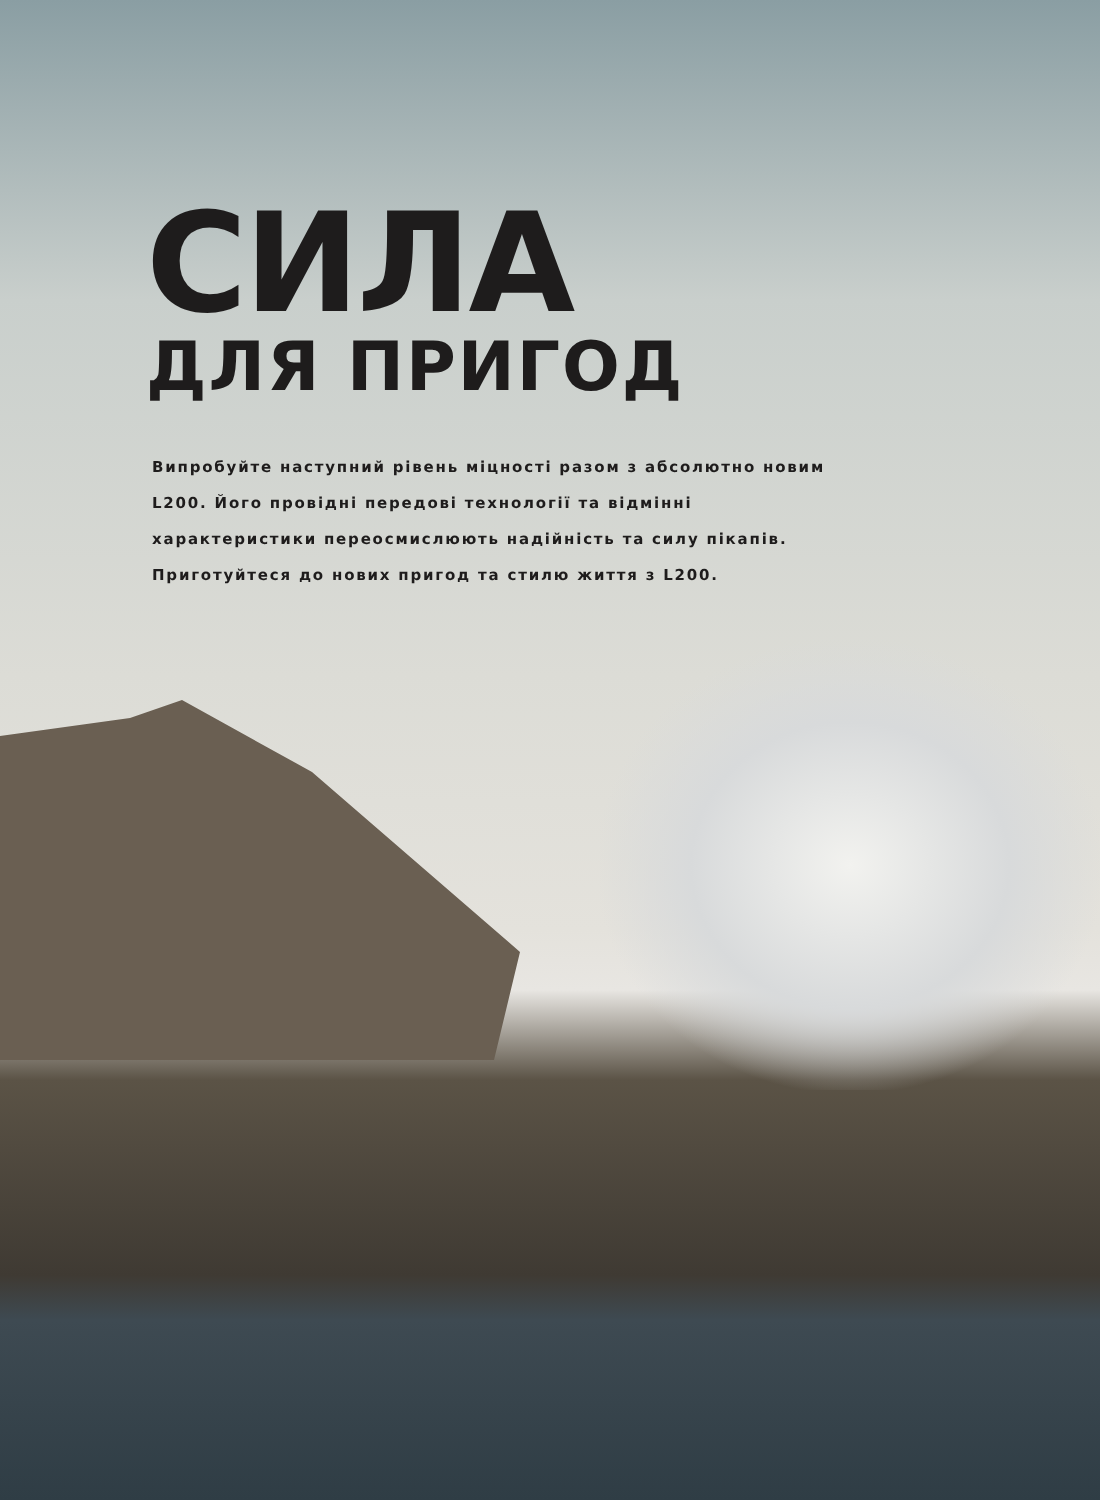СИЛА
ДЛЯ ПРИГОД
Випробуйте наступний рівень міцності разом з абсолютно новим L200. Його провідні передові технології та відмінні характеристики переосмислюють надійність та силу пікапів. Приготуйтеся до нових пригод та стилю життя з L200.